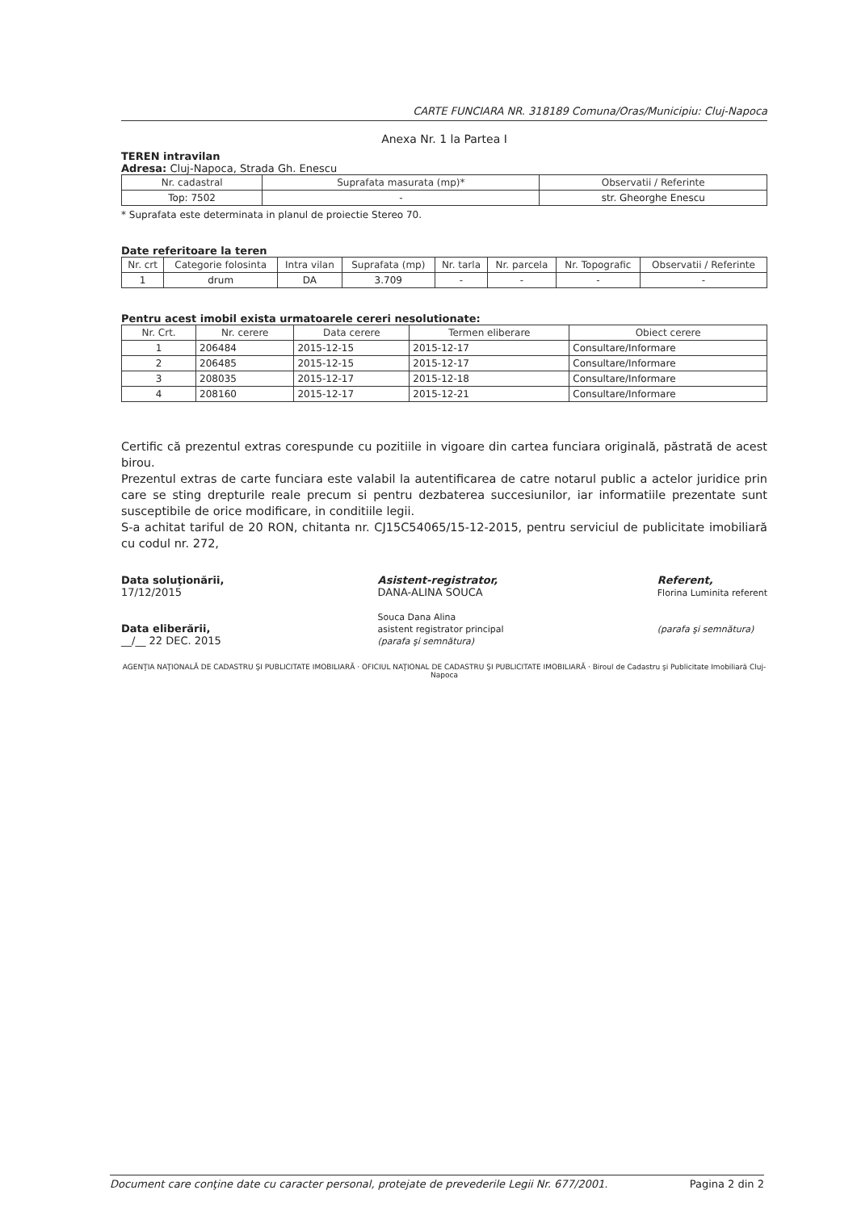CARTE FUNCIARA NR. 318189 Comuna/Oras/Municipiu: Cluj-Napoca
Anexa Nr. 1 la Partea I
TEREN intravilan
Adresa: Cluj-Napoca, Strada Gh. Enescu
| Nr. cadastral | Suprafata masurata (mp)* | Observatii / Referinte |
| --- | --- | --- |
| Top: 7502 | - | str. Gheorghe Enescu |
* Suprafata este determinata in planul de proiectie Stereo 70.
Date referitoare la teren
| Nr. crt | Categorie folosinta | Intra vilan | Suprafata (mp) | Nr. tarla | Nr. parcela | Nr. Topografic | Observatii / Referinte |
| --- | --- | --- | --- | --- | --- | --- | --- |
| 1 | drum | DA | 3.709 | - | - | - | - |
Pentru acest imobil exista urmatoarele cereri nesolutionate:
| Nr. Crt. | Nr. cerere | Data cerere | Termen eliberare | Obiect cerere |
| --- | --- | --- | --- | --- |
| 1 | 206484 | 2015-12-15 | 2015-12-17 | Consultare/Informare |
| 2 | 206485 | 2015-12-15 | 2015-12-17 | Consultare/Informare |
| 3 | 208035 | 2015-12-17 | 2015-12-18 | Consultare/Informare |
| 4 | 208160 | 2015-12-17 | 2015-12-21 | Consultare/Informare |
Certific că prezentul extras corespunde cu pozitiile in vigoare din cartea funciara originală, păstrată de acest birou.
Prezentul extras de carte funciara este valabil la autentificarea de catre notarul public a actelor juridice prin care se sting drepturile reale precum si pentru dezbaterea succesiunilor, iar informatiile prezentate sunt susceptibile de orice modificare, in conditiile legii.
S-a achitat tariful de 20 RON, chitanta nr. CJ15C54065/15-12-2015, pentru serviciul de publicitate imobiliară cu codul nr. 272,
Data soluţionării,
17/12/2015
Data eliberării,
__/__ 22 DEC. 2015
Asistent-registrator,
DANA-ALINA SOUCA
Souca Dana Alina
asistent registrator principal
(parafa şi semnătura)
Referent,
Florina Luminita referent
(parafa şi semnătura)
AGENŢIA NAŢIONALĂ DE CADASTRU ŞI PUBLICITATE IMOBILIARĂ · OFICIUL NAŢIONAL DE CADASTRU ŞI PUBLICITATE IMOBILIARĂ · Biroul de Cadastru şi Publicitate Imobiliară Cluj-Napoca
Document care conţine date cu caracter personal, protejate de prevederile Legii Nr. 677/2001. Pagina 2 din 2